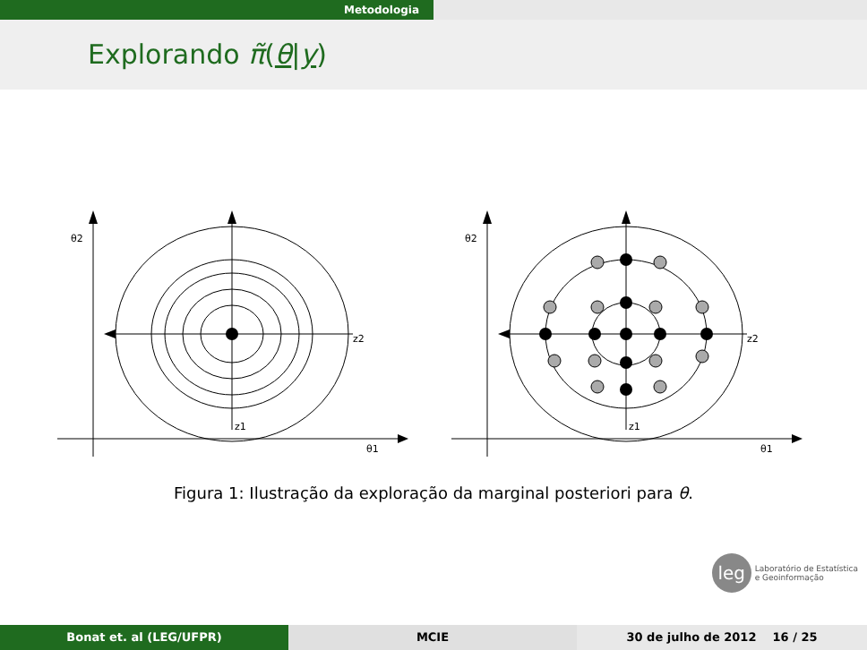Metodologia
Explorando π̃(θ|y)
θ2
z2
z1
θ1
θ2
z2
z1
θ1
Figura 1: Ilustração da exploração da marginal posteriori para θ.
leg Laboratório de Estatística
e Geoinformação
Bonat et. al (LEG/UFPR) MCIE 30 de julho de 2012 16 / 25